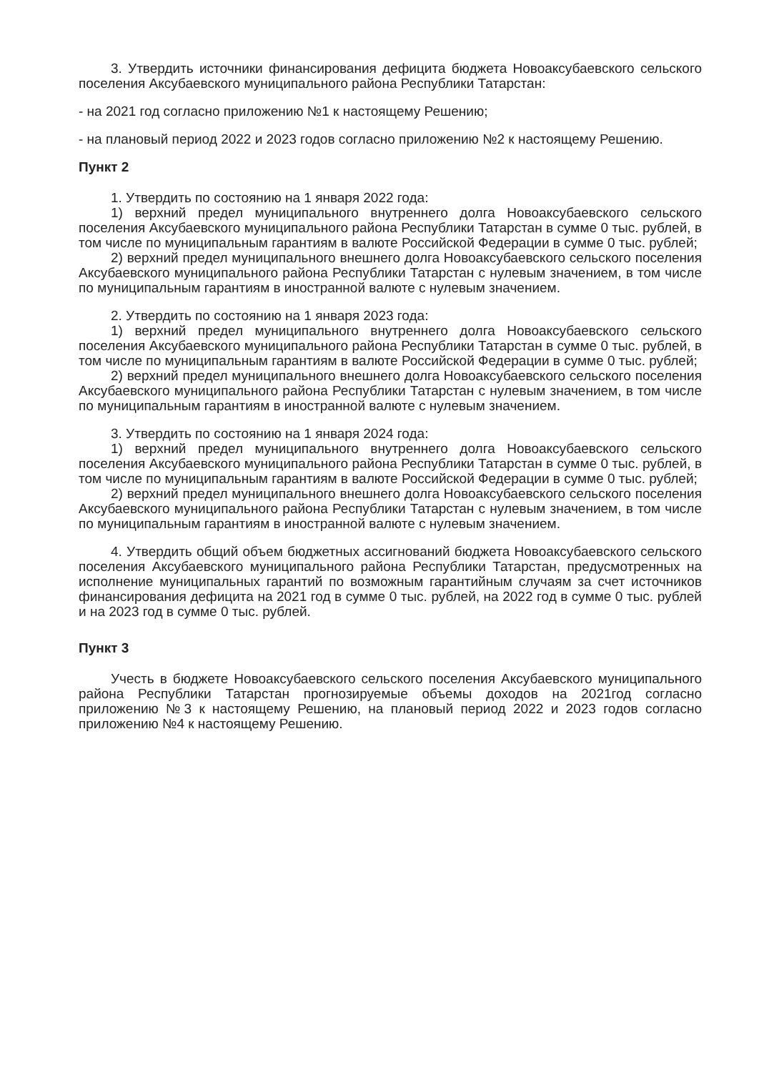3. Утвердить источники финансирования дефицита бюджета Новоаксубаевского сельского поселения Аксубаевского муниципального района Республики Татарстан:
- на 2021 год согласно приложению №1 к настоящему Решению;
- на плановый период 2022 и 2023 годов согласно приложению №2 к настоящему Решению.
Пункт 2
1. Утвердить по состоянию на 1 января 2022 года:
1) верхний предел муниципального внутреннего долга Новоаксубаевского сельского поселения Аксубаевского муниципального района Республики Татарстан в сумме 0 тыс. рублей, в том числе по муниципальным гарантиям в валюте Российской Федерации в сумме 0 тыс. рублей;
2) верхний предел муниципального внешнего долга Новоаксубаевского сельского поселения Аксубаевского муниципального района Республики Татарстан с нулевым значением, в том числе по муниципальным гарантиям в иностранной валюте с нулевым значением.
2. Утвердить по состоянию на 1 января 2023 года:
1) верхний предел муниципального внутреннего долга Новоаксубаевского сельского поселения Аксубаевского муниципального района Республики Татарстан в сумме 0 тыс. рублей, в том числе по муниципальным гарантиям в валюте Российской Федерации в сумме 0 тыс. рублей;
2) верхний предел муниципального внешнего долга Новоаксубаевского сельского поселения Аксубаевского муниципального района Республики Татарстан с нулевым значением, в том числе по муниципальным гарантиям в иностранной валюте с нулевым значением.
3. Утвердить по состоянию на 1 января 2024 года:
1) верхний предел муниципального внутреннего долга Новоаксубаевского сельского поселения Аксубаевского муниципального района Республики Татарстан в сумме 0 тыс. рублей, в том числе по муниципальным гарантиям в валюте Российской Федерации в сумме 0 тыс. рублей;
2) верхний предел муниципального внешнего долга Новоаксубаевского сельского поселения Аксубаевского муниципального района Республики Татарстан с нулевым значением, в том числе по муниципальным гарантиям в иностранной валюте с нулевым значением.
4. Утвердить общий объем бюджетных ассигнований бюджета Новоаксубаевского сельского поселения Аксубаевского муниципального района Республики Татарстан, предусмотренных на исполнение муниципальных гарантий по возможным гарантийным случаям за счет источников финансирования дефицита на 2021 год в сумме 0 тыс. рублей, на 2022 год в сумме 0 тыс. рублей и на 2023 год в сумме 0 тыс. рублей.
Пункт 3
Учесть в бюджете Новоаксубаевского сельского поселения Аксубаевского муниципального района Республики Татарстан прогнозируемые объемы доходов на 2021год согласно приложению №3 к настоящему Решению, на плановый период 2022 и 2023 годов согласно приложению №4 к настоящему Решению.